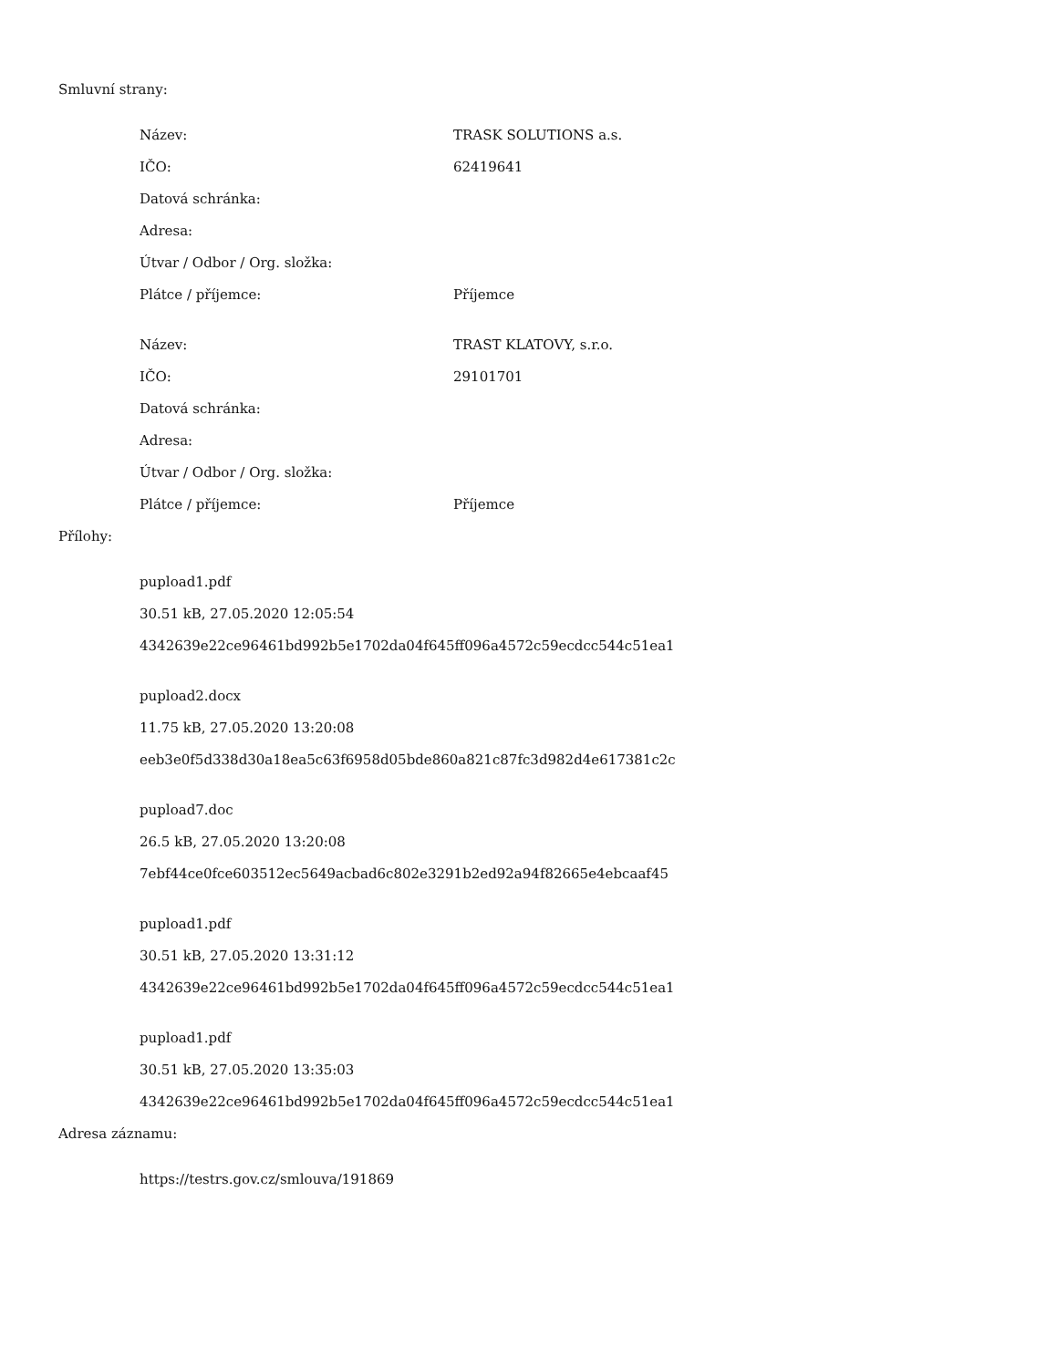Smluvní strany:
| Název: | TRASK SOLUTIONS a.s. |
| IČO: | 62419641 |
| Datová schránka: | |
| Adresa: | |
| Útvar / Odbor / Org. složka: | |
| Plátce / příjemce: | Příjemce |
| Název: | TRAST KLATOVY, s.r.o. |
| IČO: | 29101701 |
| Datová schránka: | |
| Adresa: | |
| Útvar / Odbor / Org. složka: | |
| Plátce / příjemce: | Příjemce |
Přílohy:
pupload1.pdf
30.51 kB, 27.05.2020 12:05:54
4342639e22ce96461bd992b5e1702da04f645ff096a4572c59ecdcc544c51ea1
pupload2.docx
11.75 kB, 27.05.2020 13:20:08
eeb3e0f5d338d30a18ea5c63f6958d05bde860a821c87fc3d982d4e617381c2c
pupload7.doc
26.5 kB, 27.05.2020 13:20:08
7ebf44ce0fce603512ec5649acbad6c802e3291b2ed92a94f82665e4ebcaaf45
pupload1.pdf
30.51 kB, 27.05.2020 13:31:12
4342639e22ce96461bd992b5e1702da04f645ff096a4572c59ecdcc544c51ea1
pupload1.pdf
30.51 kB, 27.05.2020 13:35:03
4342639e22ce96461bd992b5e1702da04f645ff096a4572c59ecdcc544c51ea1
Adresa záznamu:
https://testrs.gov.cz/smlouva/191869